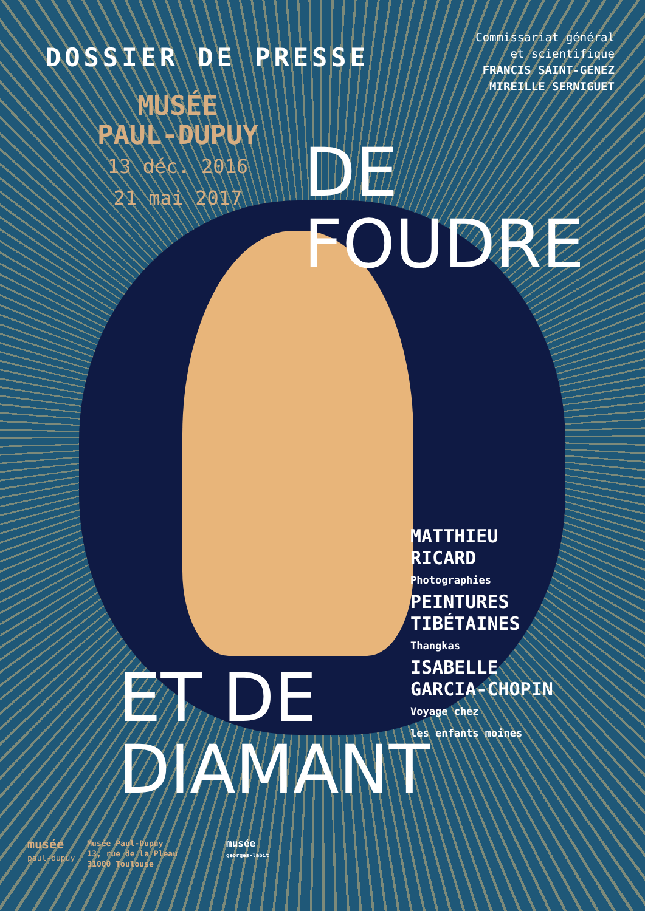DOSSIER DE PRESSE
MUSÉE
PAUL-DUPUY
13 déc. 2016
21 mai 2017
Commissariat général
et scientifique
FRANCIS SAINT-GENEZ
MIREILLE SERNIGUET
DE
FOUDRE
MATTHIEU
RICARD
Photographies
PEINTURES
TIBÉTAINES
Thangkas
ISABELLE
GARCIA-CHOPIN
Voyage chez
les enfants moines
ET DE
DIAMANT
musée
paul-dupuy
Musée Paul-Dupuy
13, rue de la Pleau
31000 Toulouse
musée
georges-labit